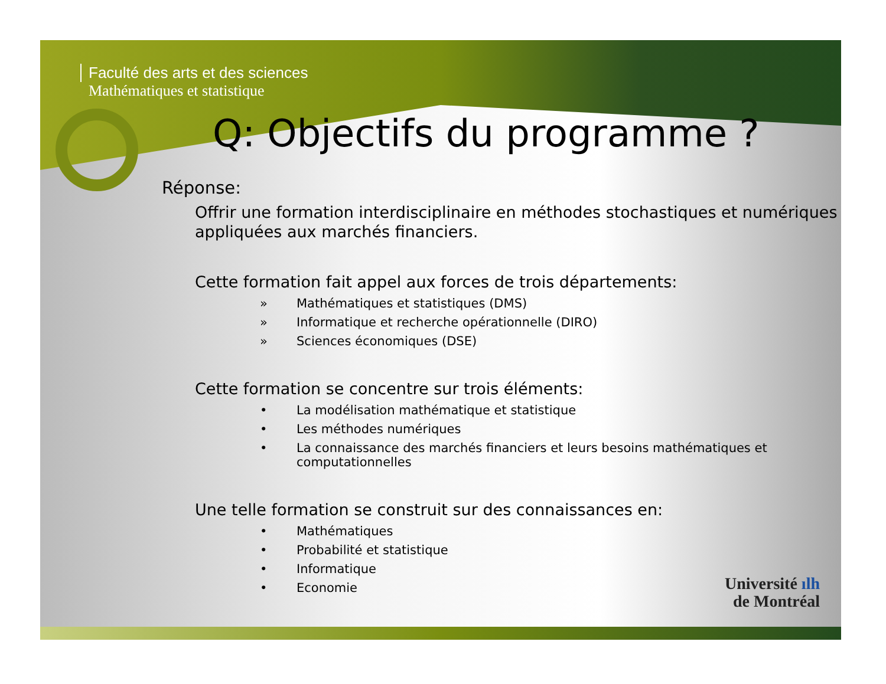Faculté des arts et des sciences
Mathématiques et statistique
Q: Objectifs du programme ?
Réponse:
Offrir une formation interdisciplinaire en méthodes stochastiques et numériques appliquées aux marchés financiers.
Cette formation fait appel aux forces de trois départements:
» Mathématiques et statistiques (DMS)
» Informatique et recherche opérationnelle (DIRO)
» Sciences économiques (DSE)
Cette formation se concentre sur trois éléments:
• La modélisation mathématique et statistique
• Les méthodes numériques
• La connaissance des marchés financiers et leurs besoins mathématiques et computationnelles
Une telle formation se construit sur des connaissances en:
• Mathématiques
• Probabilité et statistique
• Informatique
• Economie
Université ılh
de Montréal